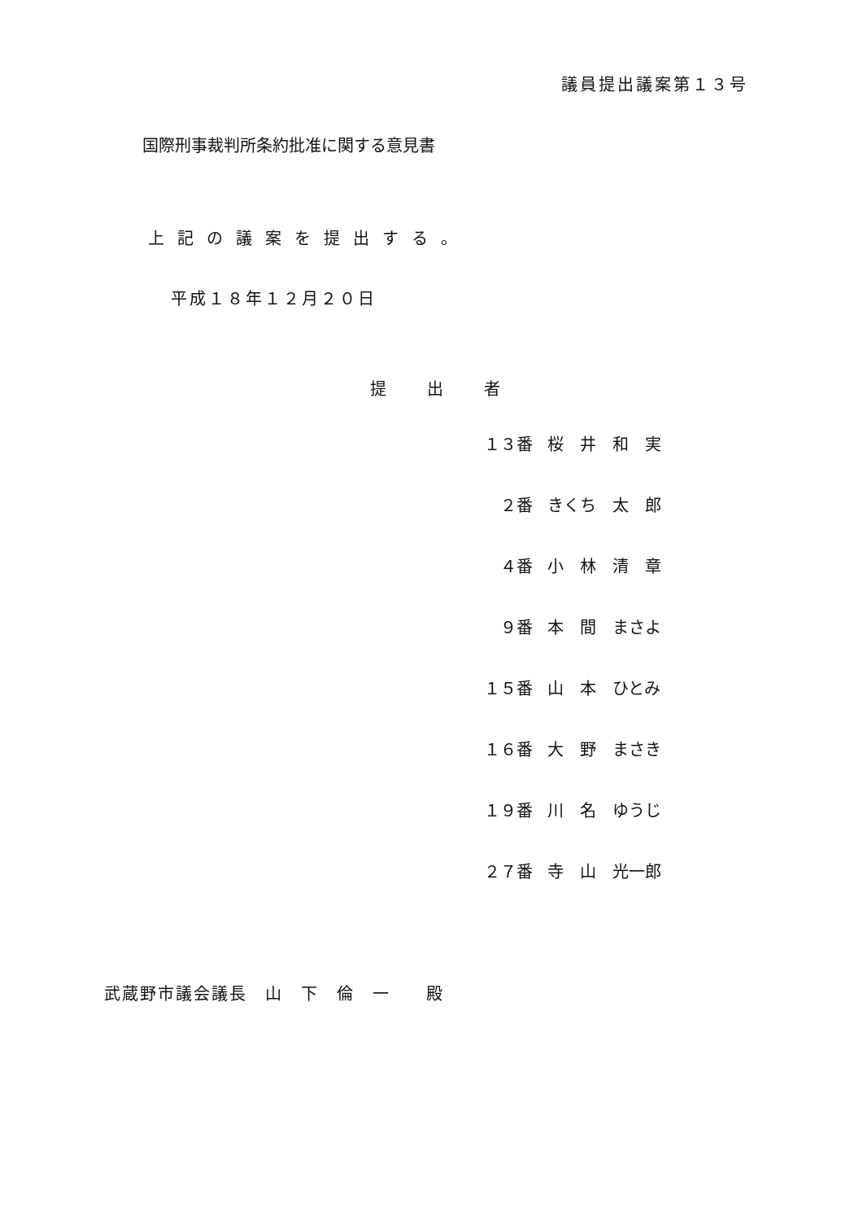議員提出議案第１３号
国際刑事裁判所条約批准に関する意見書
上記の議案を提出する。
平成１８年１２月２０日
提出者
| １３番 | 桜 井 和 実 |
| ２番 | きくち 太 郎 |
| ４番 | 小 林 清 章 |
| ９番 | 本 間 まさよ |
| １５番 | 山 本 ひとみ |
| １６番 | 大 野 まさき |
| １９番 | 川 名 ゆうじ |
| ２７番 | 寺 山 光一郎 |
武蔵野市議会議長　山　下　倫　一　　殿